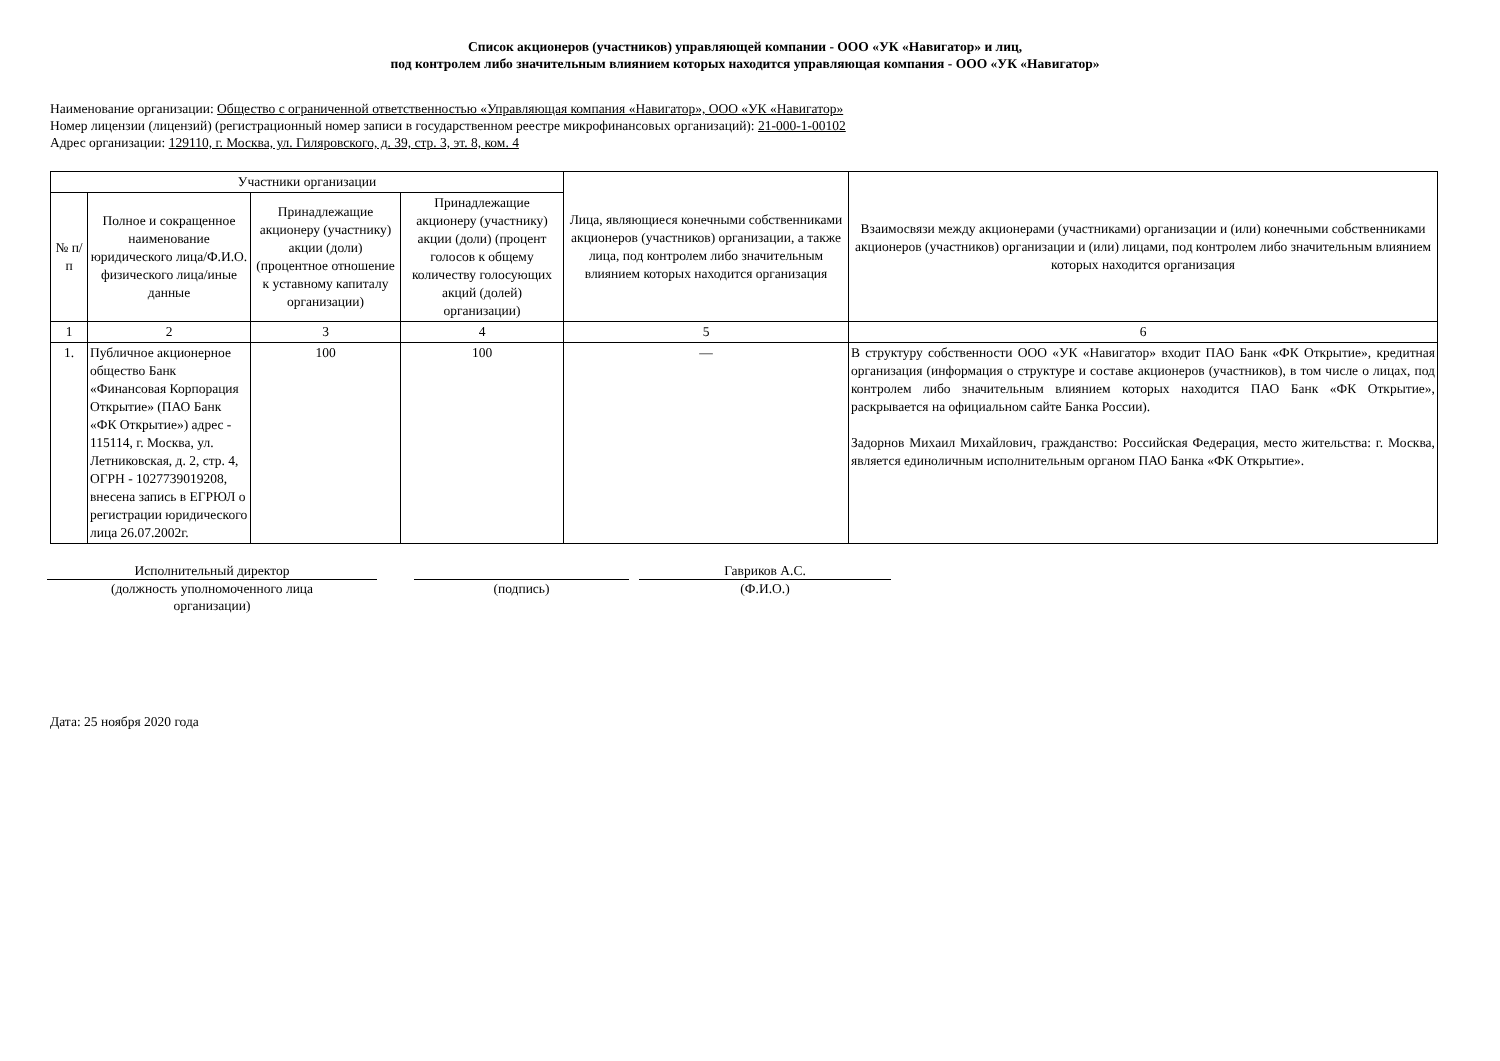Список акционеров (участников) управляющей компании - ООО «УК «Навигатор» и лиц,
под контролем либо значительным влиянием которых находится управляющая компания - ООО «УК «Навигатор»
Наименование организации: Общество с ограниченной ответственностью «Управляющая компания «Навигатор», ООО «УК «Навигатор»
Номер лицензии (лицензий) (регистрационный номер записи в государственном реестре микрофинансовых организаций): 21-000-1-00102
Адрес организации: 129110, г. Москва, ул. Гиляровского, д. 39, стр. 3, эт. 8, ком. 4
| Участники организации | | | | Лица, являющиеся конечными собственниками акционеров (участников) организации, а также лица, под контролем либо значительным влиянием которых находится организация | Взаимосвязи между акционерами (участниками) организации и (или) конечными собственниками акционеров (участников) организации и (или) лицами, под контролем либо значительным влиянием которых находится организация |
| --- | --- | --- | --- | --- | --- |
| № п/п | Полное и сокращенное наименование юридического лица/Ф.И.О. физического лица/иные данные | Принадлежащие акционеру (участнику) акции (доли) (процентное отношение к уставному капиталу организации) | Принадлежащие акционеру (участнику) акции (доли) (процент голосов к общему количеству голосующих акций (долей) организации) | | |
| 1 | 2 | 3 | 4 | 5 | 6 |
| 1. | Публичное акционерное общество Банк «Финансовая Корпорация Открытие» (ПАО Банк «ФК Открытие») адрес - 115114, г. Москва, ул. Летниковская, д. 2, стр. 4, ОГРН - 1027739019208, внесена запись в ЕГРЮЛ о регистрации юридического лица 26.07.2002г. | 100 | 100 | — | В структуру собственности ООО «УК «Навигатор» входит ПАО Банк «ФК Открытие», кредитная организация (информация о структуре и составе акционеров (участников), в том числе о лицах, под контролем либо значительным влиянием которых находится ПАО Банк «ФК Открытие», раскрывается на официальном сайте Банка России). Задорнов Михаил Михайлович, гражданство: Российская Федерация, место жительства: г. Москва, является единоличным исполнительным органом ПАО Банка «ФК Открытие». |
Исполнительный директор
(должность уполномоченного лица
организации)
(подпись) Гавриков А.С.
(Ф.И.О.)
Дата: 25 ноября 2020 года